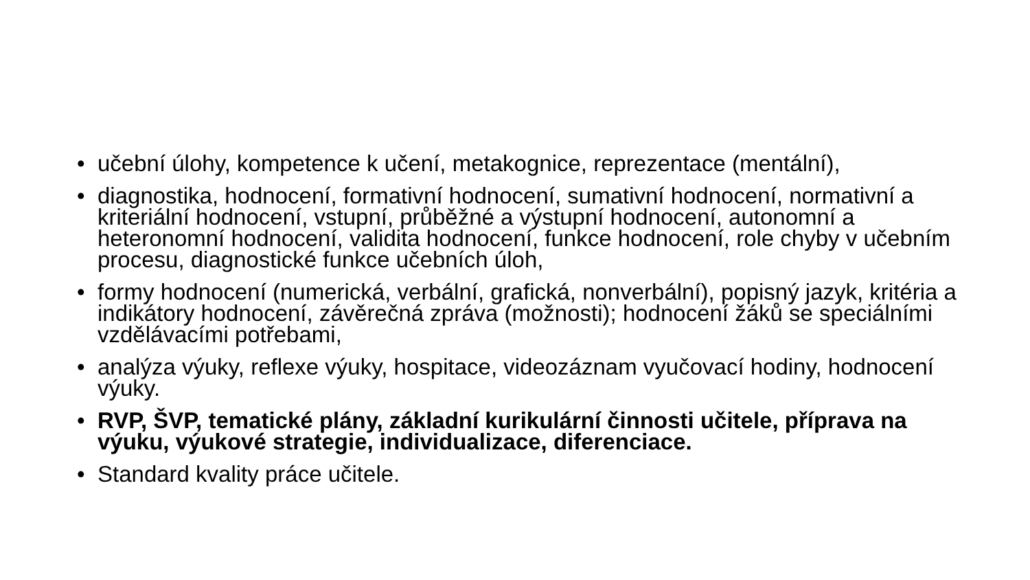• učební úlohy, kompetence k učení, metakognice, reprezentace (mentální),
• diagnostika, hodnocení, formativní hodnocení, sumativní hodnocení, normativní a kriteriální hodnocení, vstupní, průběžné a výstupní hodnocení, autonomní a heteronomní hodnocení, validita hodnocení, funkce hodnocení, role chyby v učebním procesu, diagnostické funkce učebních úloh,
• formy hodnocení (numerická, verbální, grafická, nonverbální), popisný jazyk, kritéria a indikátory hodnocení, závěrečná zpráva (možnosti); hodnocení žáků se speciálními vzdělávacími potřebami,
• analýza výuky, reflexe výuky, hospitace, videozáznam vyučovací hodiny, hodnocení výuky.
• RVP, ŠVP, tematické plány, základní kurikulární činnosti učitele, příprava na výuku, výukové strategie, individualizace, diferenciace.
• Standard kvality práce učitele.